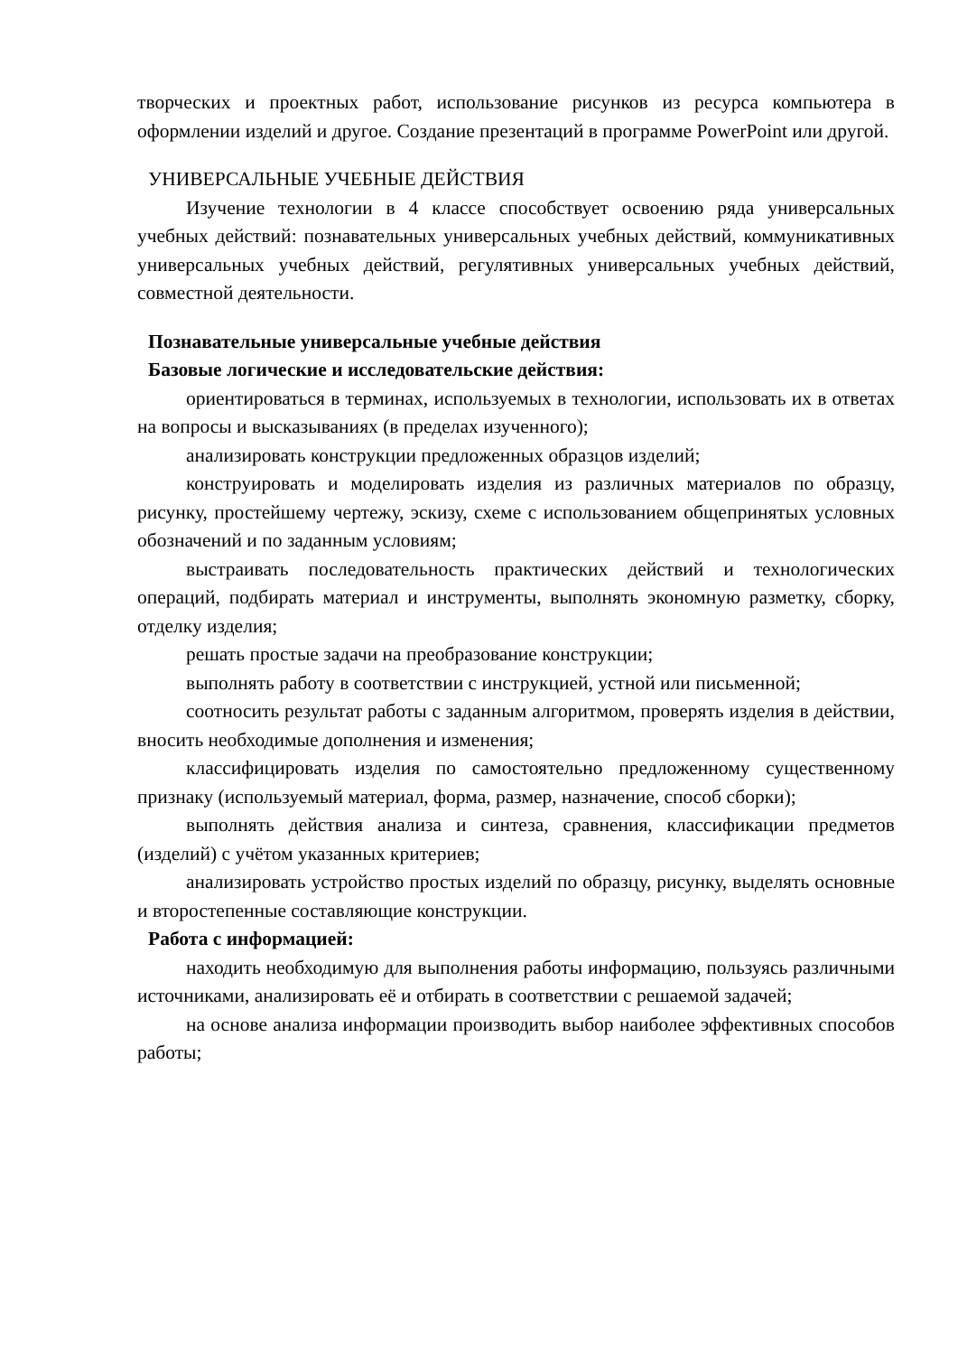творческих и проектных работ, использование рисунков из ресурса компьютера в оформлении изделий и другое. Создание презентаций в программе PowerPoint или другой.
УНИВЕРСАЛЬНЫЕ УЧЕБНЫЕ ДЕЙСТВИЯ
Изучение технологии в 4 классе способствует освоению ряда универсальных учебных действий: познавательных универсальных учебных действий, коммуникативных универсальных учебных действий, регулятивных универсальных учебных действий, совместной деятельности.
Познавательные универсальные учебные действия
Базовые логические и исследовательские действия:
ориентироваться в терминах, используемых в технологии, использовать их в ответах на вопросы и высказываниях (в пределах изученного);
анализировать конструкции предложенных образцов изделий;
конструировать и моделировать изделия из различных материалов по образцу, рисунку, простейшему чертежу, эскизу, схеме с использованием общепринятых условных обозначений и по заданным условиям;
выстраивать последовательность практических действий и технологических операций, подбирать материал и инструменты, выполнять экономную разметку, сборку, отделку изделия;
решать простые задачи на преобразование конструкции;
выполнять работу в соответствии с инструкцией, устной или письменной;
соотносить результат работы с заданным алгоритмом, проверять изделия в действии, вносить необходимые дополнения и изменения;
классифицировать изделия по самостоятельно предложенному существенному признаку (используемый материал, форма, размер, назначение, способ сборки);
выполнять действия анализа и синтеза, сравнения, классификации предметов (изделий) с учётом указанных критериев;
анализировать устройство простых изделий по образцу, рисунку, выделять основные и второстепенные составляющие конструкции.
Работа с информацией:
находить необходимую для выполнения работы информацию, пользуясь различными источниками, анализировать её и отбирать в соответствии с решаемой задачей;
на основе анализа информации производить выбор наиболее эффективных способов работы;